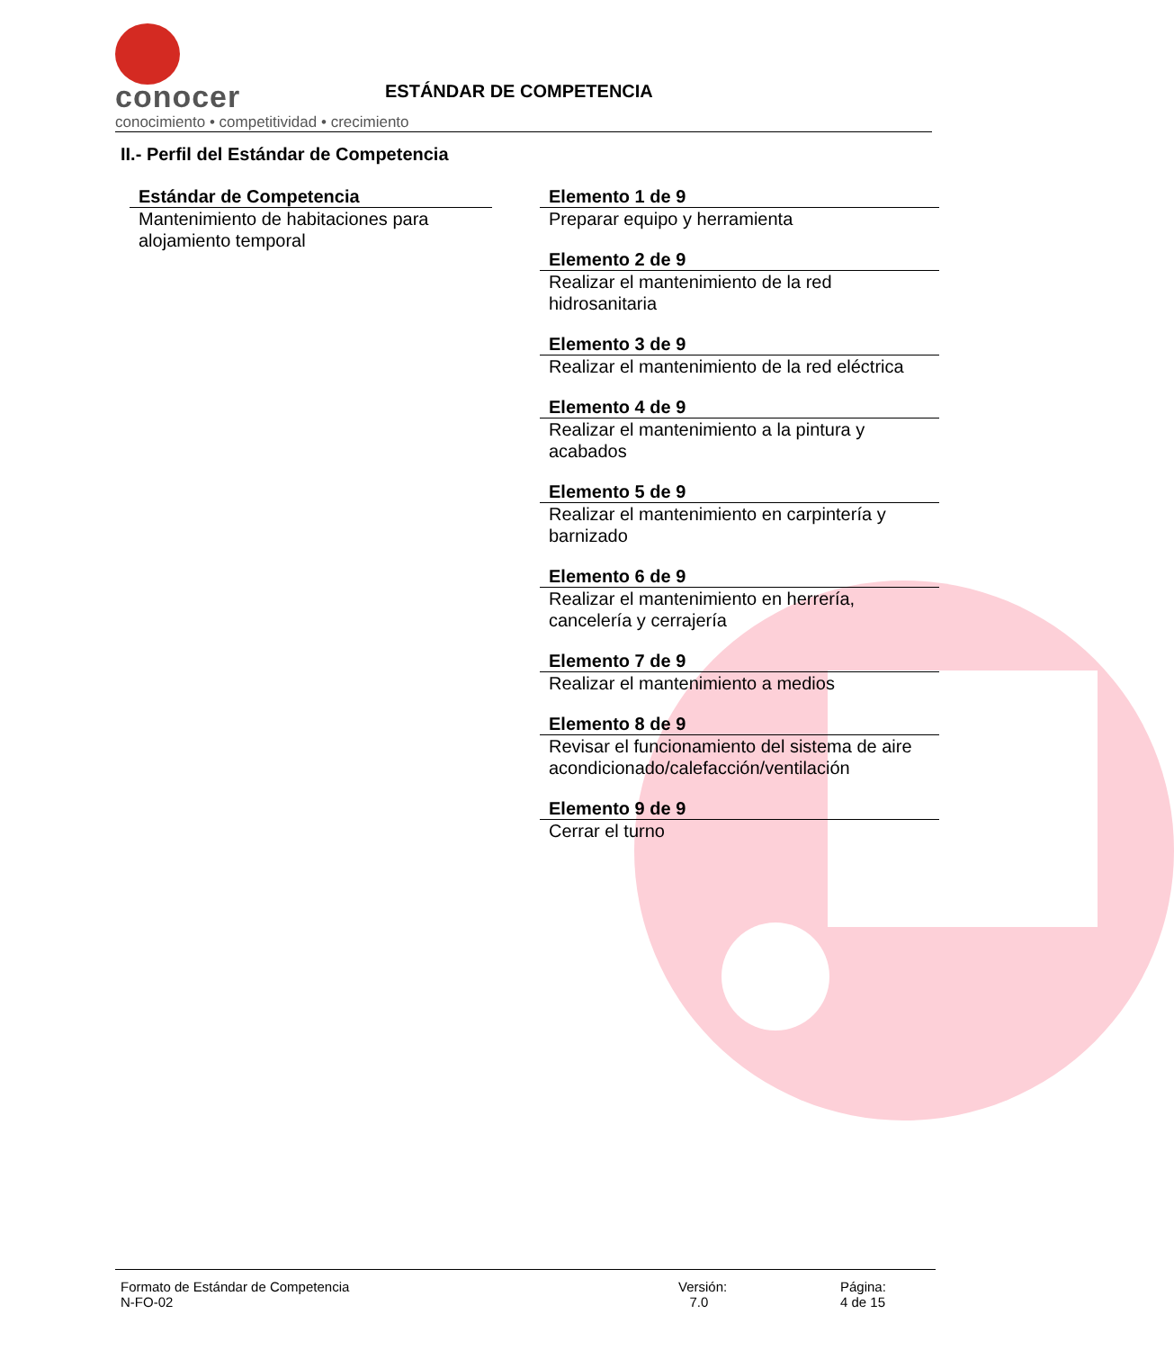conocer
conocimiento • competitividad • crecimiento
ESTÁNDAR DE COMPETENCIA
II.- Perfil del Estándar de Competencia
Estándar de Competencia
Mantenimiento de habitaciones para alojamiento temporal
Elemento 1 de 9
Preparar equipo y herramienta
Elemento 2 de 9
Realizar el mantenimiento de la red hidrosanitaria
Elemento 3 de 9
Realizar el mantenimiento de la red eléctrica
Elemento 4 de 9
Realizar el mantenimiento a la pintura y acabados
Elemento 5 de 9
Realizar el mantenimiento en carpintería y barnizado
Elemento 6 de 9
Realizar el mantenimiento en herrería, cancelería y cerrajería
Elemento 7 de 9
Realizar el mantenimiento a medios
Elemento 8 de 9
Revisar el funcionamiento del sistema de aire acondicionado/calefacción/ventilación
Elemento 9 de 9
Cerrar el turno
Formato de Estándar de Competencia
N-FO-02
Versión:
7.0
Página:
4 de 15